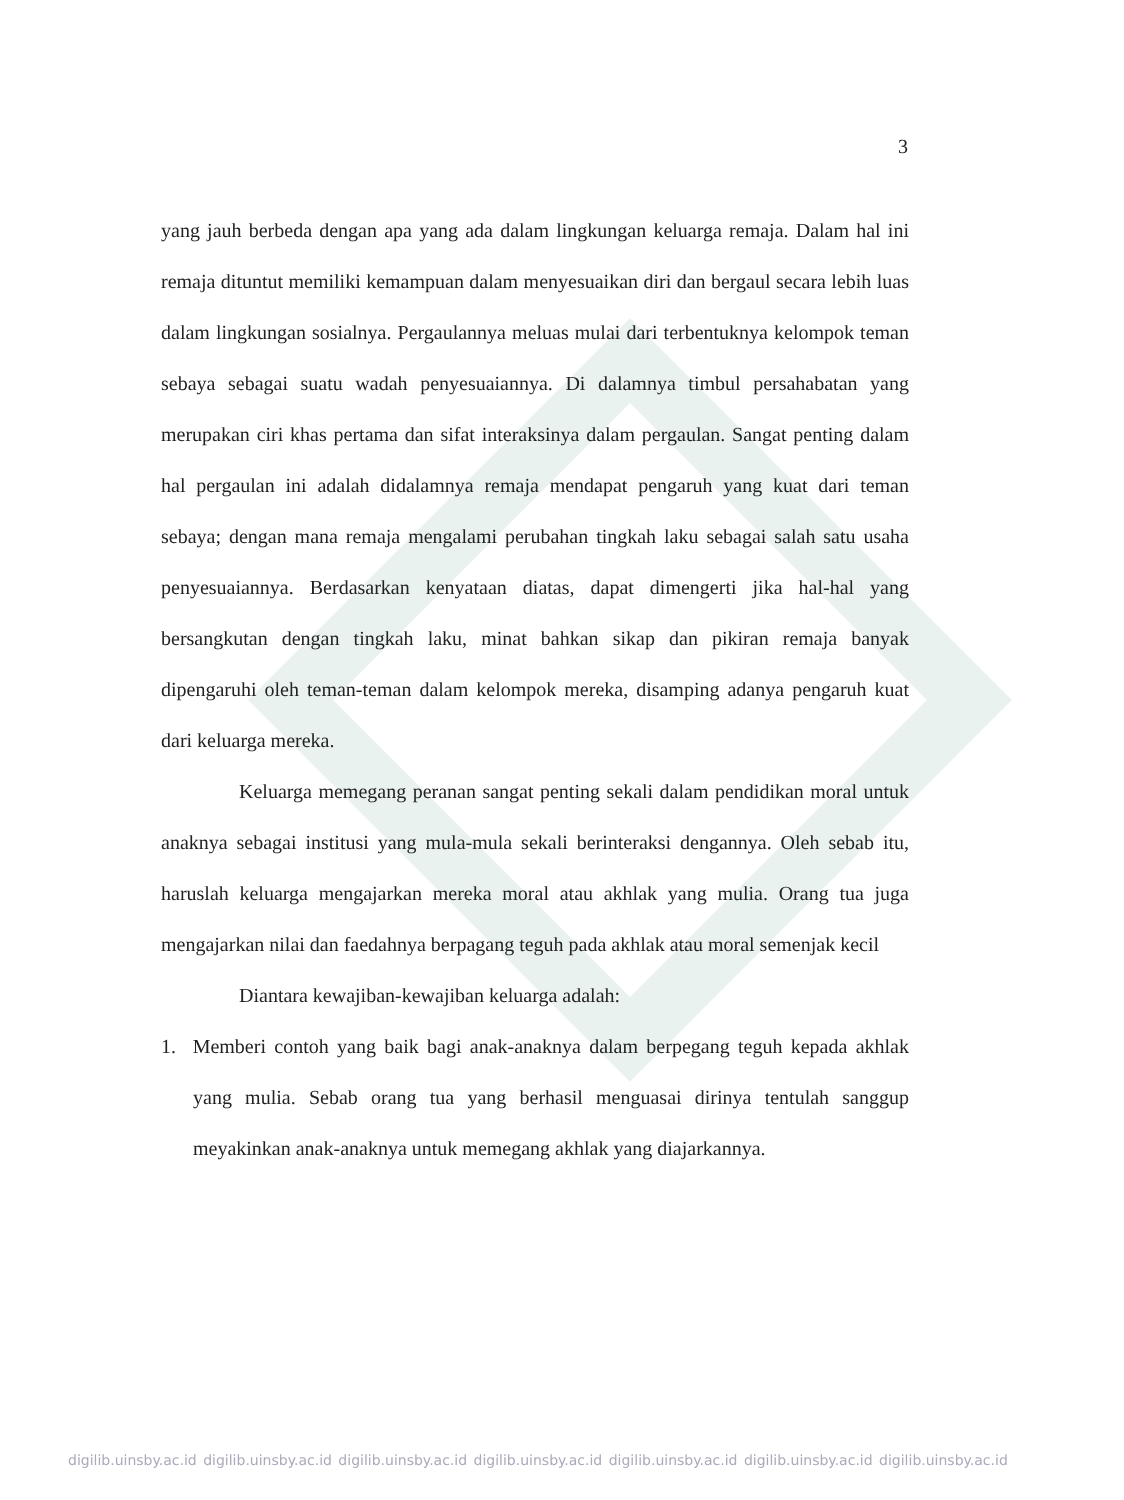3
yang jauh berbeda dengan apa yang ada dalam lingkungan keluarga remaja. Dalam hal ini remaja dituntut memiliki kemampuan dalam menyesuaikan diri dan bergaul secara lebih luas dalam lingkungan sosialnya. Pergaulannya meluas mulai dari terbentuknya kelompok teman sebaya sebagai suatu wadah penyesuaiannya. Di dalamnya timbul persahabatan yang merupakan ciri khas pertama dan sifat interaksinya dalam pergaulan. Sangat penting dalam hal pergaulan ini adalah didalamnya remaja mendapat pengaruh yang kuat dari teman sebaya; dengan mana remaja mengalami perubahan tingkah laku sebagai salah satu usaha penyesuaiannya. Berdasarkan kenyataan diatas, dapat dimengerti jika hal-hal yang bersangkutan dengan tingkah laku, minat bahkan sikap dan pikiran remaja banyak dipengaruhi oleh teman-teman dalam kelompok mereka, disamping adanya pengaruh kuat dari keluarga mereka.
Keluarga memegang peranan sangat penting sekali dalam pendidikan moral untuk anaknya sebagai institusi yang mula-mula sekali berinteraksi dengannya. Oleh sebab itu, haruslah keluarga mengajarkan mereka moral atau akhlak yang mulia. Orang tua juga mengajarkan nilai dan faedahnya berpagang teguh pada akhlak atau moral semenjak kecil
Diantara kewajiban-kewajiban keluarga adalah:
1. Memberi contoh yang baik bagi anak-anaknya dalam berpegang teguh kepada akhlak yang mulia. Sebab orang tua yang berhasil menguasai dirinya tentulah sanggup meyakinkan anak-anaknya untuk memegang akhlak yang diajarkannya.
digilib.uinsby.ac.id digilib.uinsby.ac.id digilib.uinsby.ac.id digilib.uinsby.ac.id digilib.uinsby.ac.id digilib.uinsby.ac.id digilib.uinsby.ac.id